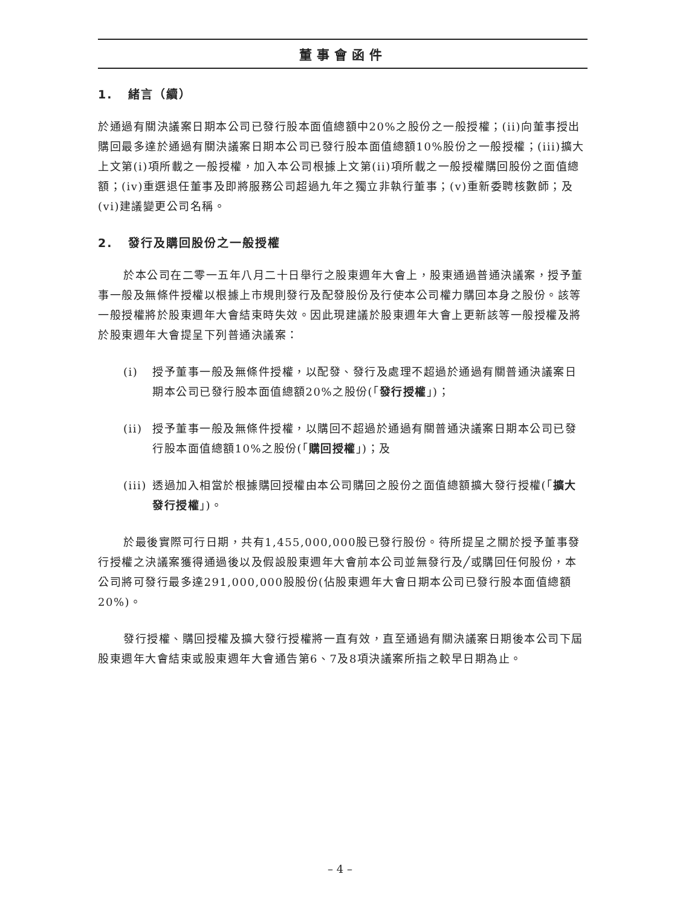董事會函件
1. 緒言（續）
於通過有關決議案日期本公司已發行股本面值總額中20%之股份之一般授權；(ii)向董事授出購回最多達於通過有關決議案日期本公司已發行股本面值總額10%股份之一般授權；(iii)擴大上文第(i)項所載之一般授權，加入本公司根據上文第(ii)項所載之一般授權購回股份之面值總額；(iv)重選退任董事及即將服務公司超過九年之獨立非執行董事；(v)重新委聘核數師；及(vi)建議變更公司名稱。
2. 發行及購回股份之一般授權
於本公司在二零一五年八月二十日舉行之股東週年大會上，股東通過普通決議案，授予董事一般及無條件授權以根據上市規則發行及配發股份及行使本公司權力購回本身之股份。該等一般授權將於股東週年大會結束時失效。因此現建議於股東週年大會上更新該等一般授權及將於股東週年大會提呈下列普通決議案：
(i) 授予董事一般及無條件授權，以配發、發行及處理不超過於通過有關普通決議案日期本公司已發行股本面值總額20%之股份(「發行授權」)；
(ii) 授予董事一般及無條件授權，以購回不超過於通過有關普通決議案日期本公司已發行股本面值總額10%之股份(「購回授權」)；及
(iii) 透過加入相當於根據購回授權由本公司購回之股份之面值總額擴大發行授權(「擴大發行授權」)。
於最後實際可行日期，共有1,455,000,000股已發行股份。待所提呈之關於授予董事發行授權之決議案獲得通過後以及假設股東週年大會前本公司並無發行及╱或購回任何股份，本公司將可發行最多達291,000,000股股份(佔股東週年大會日期本公司已發行股本面值總額20%)。
發行授權、購回授權及擴大發行授權將一直有效，直至通過有關決議案日期後本公司下屆股東週年大會結束或股東週年大會通告第6、7及8項決議案所指之較早日期為止。
– 4 –